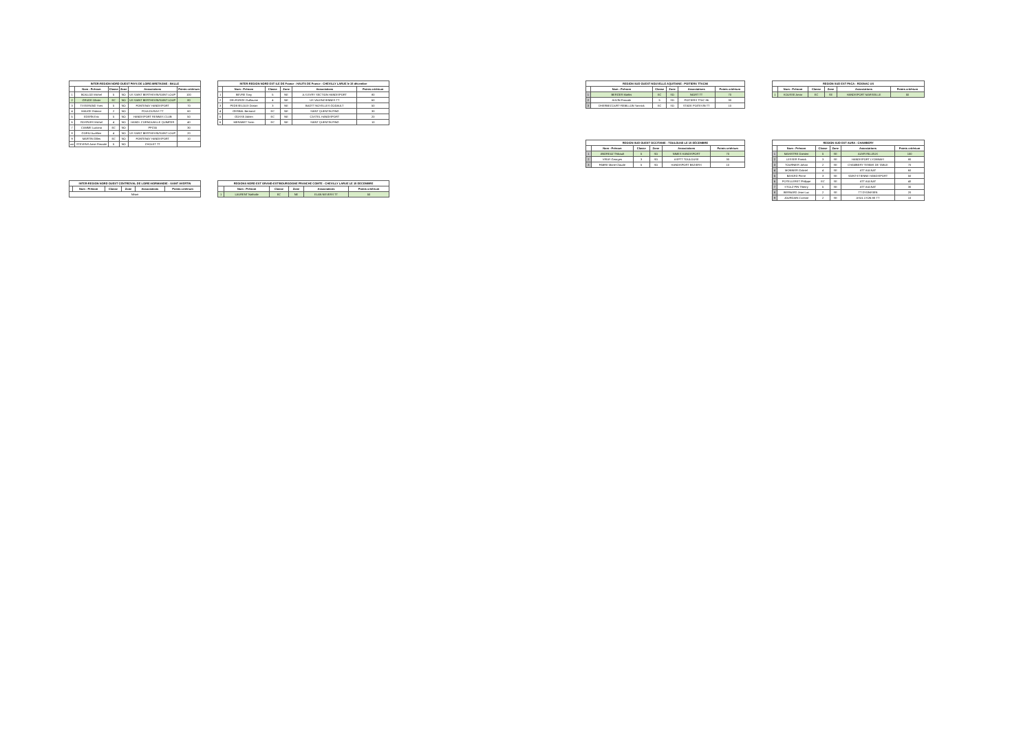| INTER-REGION NORD OUEST PAYS DE LOIRE-BRETAGNE - BALLE | | | | | |
| --- | --- | --- | --- | --- | --- |
| | Nom - Prénom | Classe | Zone | Associations | Points critérium |
| 1 | BOILLOD Michel | 5 | NO | US SAINT BERTHEVIN/SAINT LOUP | 100 |
| 2 | GRUDE Olivier | EC | NO | US SAINT BERTHEVIN/SAINT LOUP | 80 |
| 3 | TISSERAND Yves | 5 | NO | FONTENAY HANDISPORT | 70 |
| 4 | MAUGE Fabrice | 2 | NO | POULDUSIAS TT | 60 |
| 5 | EDERN Eric | 5 | NO | HANDISPORT RENNES CLUB | 50 |
| 6 | ROSPARS Michel | 4 | NO | HANDI. CORNOUAILLE QUIMPER | 40 |
| 7 | CAMME Luciana | EC | NO | PPC55 | 30 |
| 8 | GORIU Aurélien | 4 | NO | US SAINT BERTHEVIN/SAINT LOUP | 20 |
| 9 | MARTIN Gilles | EC | NO | FONTENAY HANDISPORT | 10 |
| wo | STEVENS Anne-Pascale | 5 | NO | CHOLET TT | |
| INTER-REGION NORD EST ILE DE France - HAUTS DE France - CHEVILLY LARUE le 15 décembre | | | | | |
| --- | --- | --- | --- | --- | --- |
| | Nom - Prénom | Classe | Zone | Associations | Points critérium |
| 1 | BEVRE Tony | 5 | NE | A.S.EVRY SECTION HANDISPORT | 80 |
| 2 | DELFORGE Guillaume | 4 | NE | US VALENCIENNES TT | 60 |
| 3 | PEDESELOUX Dorian | 3 | NE | BADTT NOYELLES GODAULT | 50 |
| 4 | GERBAL Bertrand | EC | NE | SAINT QUENTIN PING | 30 |
| 5 | GOSSE Adrien | EC | NE | CASTEL HANDISPORT | 20 |
| 6 | MERABET Yanic | EC | NE | SAINT QUENTIN PING | 10 |
| INTER-REGION NORD OUEST CENTRE/VAL DE LOIRE-NORMANDIE - SAINT AVERTIN | | | | | |
| --- | --- | --- | --- | --- | --- |
| | Nom - Prénom | Classe | Zone | Associations | Points critérium |
| Néant | | | | | |
| REGIONS NORD EST GRAND-EST/BOURGOGNE FRANCHE COMTE - CHEVILLY LARUE LE 15 DECEMBRE | | | | | |
| --- | --- | --- | --- | --- | --- |
| | Nom - Prénom | Classe | Zone | Associations | Points critérium |
| 1 | LAURENT Nathalie | EC | NE | ELAN NEVERS TT | 50 |
| REGION SUD OUEST NOUVELLE AQUITAINE - POITIERS TTAC86 | | | | | |
| --- | --- | --- | --- | --- | --- |
| | Nom - Prénom | Classe | Zone | Associations | Points critérium |
| 1 | BERGER Mathis | EC | SO | NIORT TT | 70 |
| 2 | AUVIN Pascale | 5 | SO | POITIERS TTAC 86 | 30 |
| 3 | DHERBECOURT-REBILLON Yannick | EC | SO | STADE POITEVIN TT | 10 |
| REGION SUD EST PACA - ROGNAC US | | | | | |
| --- | --- | --- | --- | --- | --- |
| | Nom - Prénom | Classe | Zone | Associations | Points critérium |
| 1 | KOUSSE Amar | EC | SE | HANDISPORT MARSEILLE | 50 |
| REGION SUD OUEST OCCITANIE - TOULOUSE LE 15 DÉCEMBRE | | | | | |
| --- | --- | --- | --- | --- | --- |
| | Nom - Prénom | Classe | Zone | Associations | Points critérium |
| 1 | ANDREAZ Thibault | 5 | SO | NIMES HANDISPORT | 70 |
| 2 | VIRAY Georges | 3 | SO | ASPTT TOULOUSE | 30 |
| 3 | FABRE Marie-Claude | 5 | SO | HANDISPORT BEZIERS | 10 |
| REGION SUD EST AURA - CHAMBERY | | | | | |
| --- | --- | --- | --- | --- | --- |
| | Nom - Prénom | Classe | Zone | Associations | Points critérium |
| 1 | MAHISTRE Damien | 5 | SE | AUVR RILLEUX | 100 |
| 2 | LESSER Patrick | 3 | SE | HANDISPORT LYONNAIS | 80 |
| 3 | TOURNIER Johan | 2 | SE | CHAMBERY TENNIS DE TABLE | 70 |
| 4 | MONNIER Gabriel | 4 | SE | ATT AULNAT | 60 |
| 5 | BAYARD Pierre | 3 | SE | SAINT-ETIENNE HANDISPORT | 50 |
| 6 | POTELLERET Philippe | EC | SE | ATT AULNAT | 40 |
| 7 | STOLZ-PIN Thierry | 5 | SE | ATT AULNAT | 30 |
| 8 | BERNARD Jean-Luc | 2 | SE | TT DYONISIEN | 20 |
| 9 | JOURDAIN Corinne | 2 | SE | ASUL LYON 8E TT | 10 |